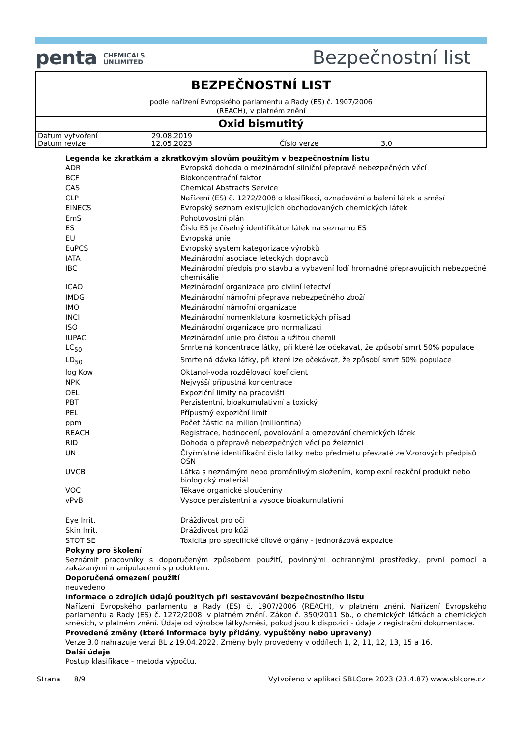penta CHEMICALS
UNLIMITED
Bezpečnostní list
BEZPEČNOSTNÍ LIST
podle nařízení Evropského parlamentu a Rady (ES) č. 1907/2006
(REACH), v platném znění
Oxid bismutitý
| Datum vytvoření | 29.08.2019 | | |
| Datum revize | 12.05.2023 | Číslo verze | 3.0 |
Legenda ke zkratkám a zkratkovým slovům použitým v bezpečnostním listu
| ADR | Evropská dohoda o mezinárodní silniční přepravě nebezpečných věcí |
| BCF | Biokoncentrační faktor |
| CAS | Chemical Abstracts Service |
| CLP | Nařízení (ES) č. 1272/2008 o klasifikaci, označování a balení látek a směsí |
| EINECS | Evropský seznam existujících obchodovaných chemických látek |
| EmS | Pohotovostní plán |
| ES | Číslo ES je číselný identifikátor látek na seznamu ES |
| EU | Evropská unie |
| EuPCS | Evropský systém kategorizace výrobků |
| IATA | Mezinárodní asociace leteckých dopravců |
| IBC | Mezinárodní předpis pro stavbu a vybavení lodí hromadně přepravujících nebezpečné chemikálie |
| ICAO | Mezinárodní organizace pro civilní letectví |
| IMDG | Mezinárodní námořní přeprava nebezpečného zboží |
| IMO | Mezinárodní námořní organizace |
| INCI | Mezinárodní nomenklatura kosmetických přísad |
| ISO | Mezinárodní organizace pro normalizaci |
| IUPAC | Mezinárodní unie pro čistou a užitou chemii |
| LC<sub>50</sub> | Smrtelná koncentrace látky, při které lze očekávat, že způsobí smrt 50% populace |
| LD<sub>50</sub> | Smrtelná dávka látky, při které lze očekávat, že způsobí smrt 50% populace |
| log Kow | Oktanol-voda rozdělovací koeficient |
| NPK | Nejvyšší přípustná koncentrace |
| OEL | Expoziční limity na pracovišti |
| PBT | Perzistentní, bioakumulativní a toxický |
| PEL | Přípustný expoziční limit |
| ppm | Počet částic na milion (miliontina) |
| REACH | Registrace, hodnocení, povolování a omezování chemických látek |
| RID | Dohoda o přepravě nebezpečných věcí po železnici |
| UN | Čtyřmístné identifikační číslo látky nebo předmětu převzaté ze Vzorových předpisů OSN |
| UVCB | Látka s neznámým nebo proměnlivým složením, komplexní reakční produkt nebo biologický materiál |
| VOC | Těkavé organické sloučeniny |
| vPvB | Vysoce perzistentní a vysoce bioakumulativní |
| Eye Irrit. | Dráždivost pro oči |
| Skin Irrit. | Dráždivost pro kůži |
| STOT SE | Toxicita pro specifické cílové orgány - jednorázová expozice |
Pokyny pro školení
Seznámit pracovníky s doporučeným způsobem použití, povinnými ochrannými prostředky, první pomocí a zakázanými manipulacemi s produktem.
Doporučená omezení použití
neuvedeno
Informace o zdrojích údajů použitých při sestavování bezpečnostního listu
Nařízení Evropského parlamentu a Rady (ES) č. 1907/2006 (REACH), v platném znění. Nařízení Evropského parlamentu a Rady (ES) č. 1272/2008, v platném znění. Zákon č. 350/2011 Sb., o chemických látkách a chemických směsích, v platném znění. Údaje od výrobce látky/směsi, pokud jsou k dispozici - údaje z registrační dokumentace.
Provedené změny (které informace byly přidány, vypuštěny nebo upraveny)
Verze 3.0 nahrazuje verzi BL z 19.04.2022. Změny byly provedeny v oddílech 1, 2, 11, 12, 13, 15 a 16.
Další údaje
Postup klasifikace - metoda výpočtu.
Strana 8/9 Vytvořeno v aplikaci SBLCore 2023 (23.4.87) www.sblcore.cz